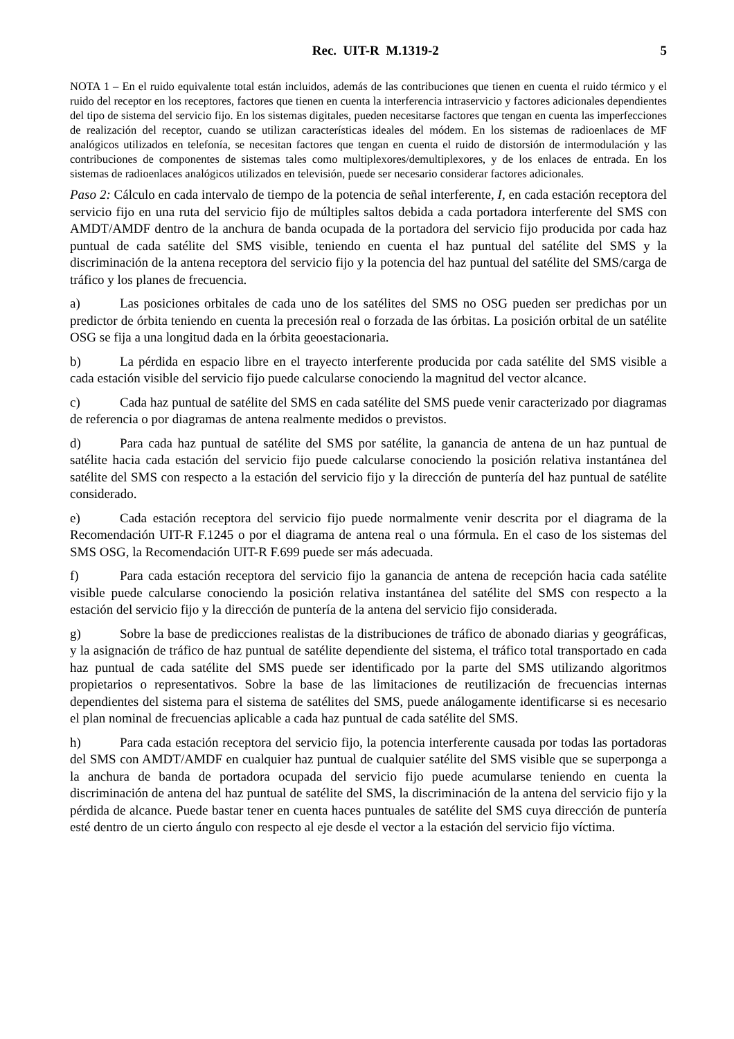Rec. UIT-R M.1319-2 5
NOTA 1 – En el ruido equivalente total están incluidos, además de las contribuciones que tienen en cuenta el ruido térmico y el ruido del receptor en los receptores, factores que tienen en cuenta la interferencia intraservicio y factores adicionales dependientes del tipo de sistema del servicio fijo. En los sistemas digitales, pueden necesitarse factores que tengan en cuenta las imperfecciones de realización del receptor, cuando se utilizan características ideales del módem. En los sistemas de radioenlaces de MF analógicos utilizados en telefonía, se necesitan factores que tengan en cuenta el ruido de distorsión de intermodulación y las contribuciones de componentes de sistemas tales como multiplexores/demultiplexores, y de los enlaces de entrada. En los sistemas de radioenlaces analógicos utilizados en televisión, puede ser necesario considerar factores adicionales.
Paso 2: Cálculo en cada intervalo de tiempo de la potencia de señal interferente, I, en cada estación receptora del servicio fijo en una ruta del servicio fijo de múltiples saltos debida a cada portadora interferente del SMS con AMDT/AMDF dentro de la anchura de banda ocupada de la portadora del servicio fijo producida por cada haz puntual de cada satélite del SMS visible, teniendo en cuenta el haz puntual del satélite del SMS y la discriminación de la antena receptora del servicio fijo y la potencia del haz puntual del satélite del SMS/carga de tráfico y los planes de frecuencia.
a) Las posiciones orbitales de cada uno de los satélites del SMS no OSG pueden ser predichas por un predictor de órbita teniendo en cuenta la precesión real o forzada de las órbitas. La posición orbital de un satélite OSG se fija a una longitud dada en la órbita geoestacionaria.
b) La pérdida en espacio libre en el trayecto interferente producida por cada satélite del SMS visible a cada estación visible del servicio fijo puede calcularse conociendo la magnitud del vector alcance.
c) Cada haz puntual de satélite del SMS en cada satélite del SMS puede venir caracterizado por diagramas de referencia o por diagramas de antena realmente medidos o previstos.
d) Para cada haz puntual de satélite del SMS por satélite, la ganancia de antena de un haz puntual de satélite hacia cada estación del servicio fijo puede calcularse conociendo la posición relativa instantánea del satélite del SMS con respecto a la estación del servicio fijo y la dirección de puntería del haz puntual de satélite considerado.
e) Cada estación receptora del servicio fijo puede normalmente venir descrita por el diagrama de la Recomendación UIT-R F.1245 o por el diagrama de antena real o una fórmula. En el caso de los sistemas del SMS OSG, la Recomendación UIT-R F.699 puede ser más adecuada.
f) Para cada estación receptora del servicio fijo la ganancia de antena de recepción hacia cada satélite visible puede calcularse conociendo la posición relativa instantánea del satélite del SMS con respecto a la estación del servicio fijo y la dirección de puntería de la antena del servicio fijo considerada.
g) Sobre la base de predicciones realistas de la distribuciones de tráfico de abonado diarias y geográficas, y la asignación de tráfico de haz puntual de satélite dependiente del sistema, el tráfico total transportado en cada haz puntual de cada satélite del SMS puede ser identificado por la parte del SMS utilizando algoritmos propietarios o representativos. Sobre la base de las limitaciones de reutilización de frecuencias internas dependientes del sistema para el sistema de satélites del SMS, puede análogamente identificarse si es necesario el plan nominal de frecuencias aplicable a cada haz puntual de cada satélite del SMS.
h) Para cada estación receptora del servicio fijo, la potencia interferente causada por todas las portadoras del SMS con AMDT/AMDF en cualquier haz puntual de cualquier satélite del SMS visible que se superponga a la anchura de banda de portadora ocupada del servicio fijo puede acumularse teniendo en cuenta la discriminación de antena del haz puntual de satélite del SMS, la discriminación de la antena del servicio fijo y la pérdida de alcance. Puede bastar tener en cuenta haces puntuales de satélite del SMS cuya dirección de puntería esté dentro de un cierto ángulo con respecto al eje desde el vector a la estación del servicio fijo víctima.